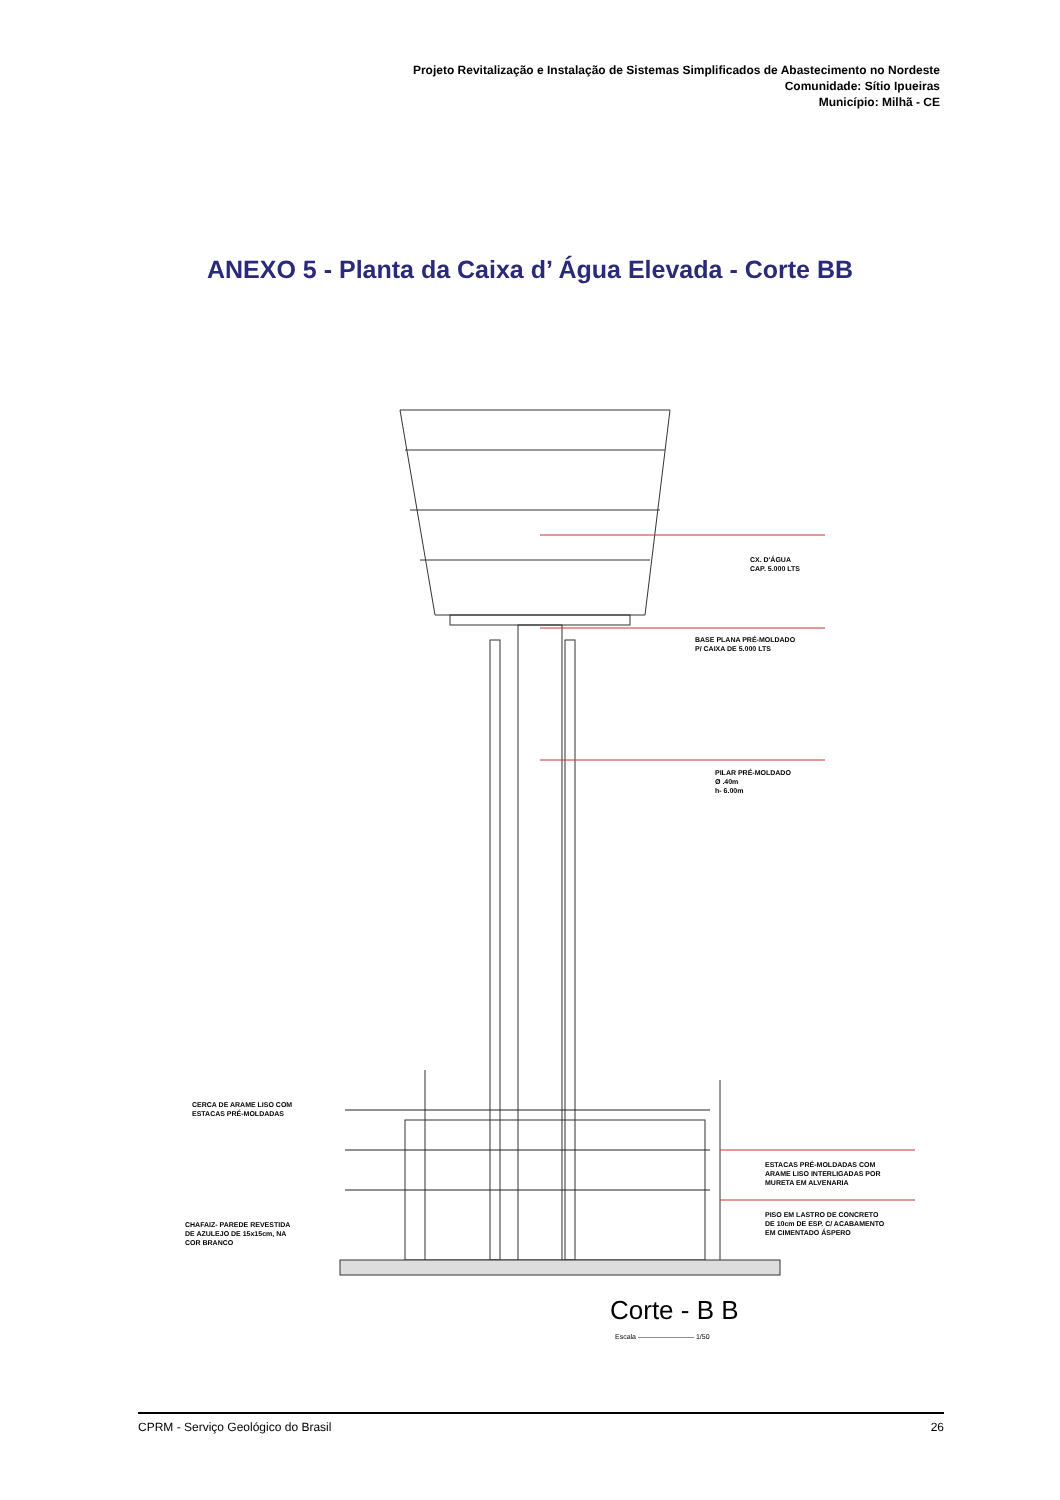Projeto Revitalização e Instalação de Sistemas Simplificados de Abastecimento no Nordeste
Comunidade: Sítio Ipueiras
Município: Milhã - CE
ANEXO 5 - Planta da Caixa d’ Água Elevada - Corte BB
CX. D'ÁGUA
CAP. 5.000 LTS
BASE PLANA PRÉ-MOLDADO
P/ CAIXA DE 5.000 LTS
PILAR PRÉ-MOLDADO
Ø .40m
h- 6.00m
CERCA DE ARAME LISO COM
ESTACAS PRÉ-MOLDADAS
ESTACAS PRÉ-MOLDADAS COM
ARAME LISO INTERLIGADAS POR
MURETA EM ALVENARIA
CHAFAIZ- PAREDE REVESTIDA
DE AZULEJO DE 15x15cm, NA
COR BRANCO
PISO EM LASTRO DE CONCRETO
DE 10cm DE ESP. C/ ACABAMENTO
EM CIMENTADO ÁSPERO
Corte - B B
Escala ———————— 1/50
CPRM - Serviço Geológico do Brasil 26